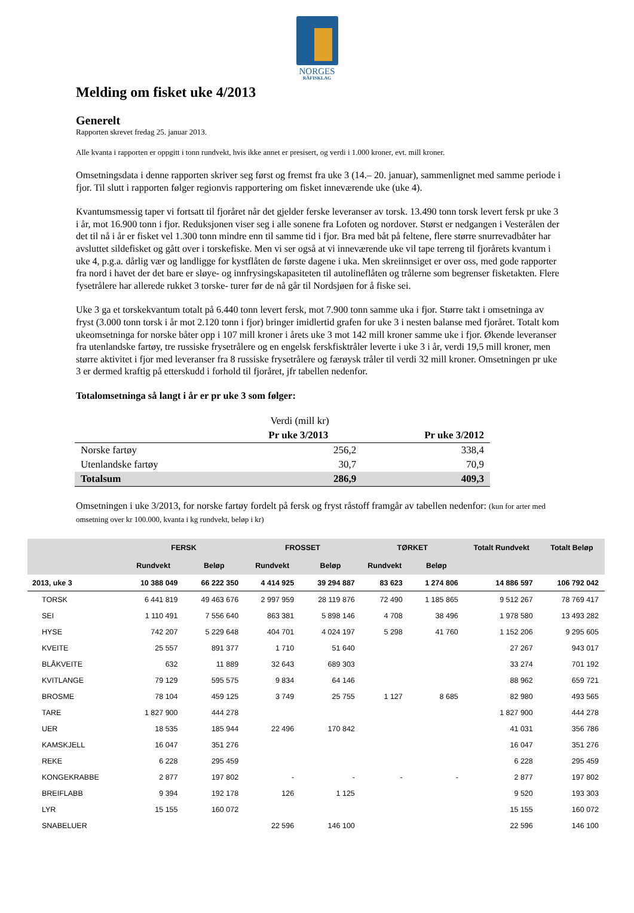NORGES
RÅFISKLAG
Melding om fisket uke 4/2013
Generelt
Rapporten skrevet fredag 25. januar 2013.
Alle kvanta i rapporten er oppgitt i tonn rundvekt, hvis ikke annet er presisert, og verdi i 1.000 kroner, evt. mill kroner.
Omsetningsdata i denne rapporten skriver seg først og fremst fra uke 3 (14.– 20. januar), sammenlignet med samme periode i fjor. Til slutt i rapporten følger regionvis rapportering om fisket inneværende uke (uke 4).
Kvantumsmessig taper vi fortsatt til fjoråret når det gjelder ferske leveranser av torsk. 13.490 tonn torsk levert fersk pr uke 3 i år, mot 16.900 tonn i fjor. Reduksjonen viser seg i alle sonene fra Lofoten og nordover. Størst er nedgangen i Vesterålen der det til nå i år er fisket vel 1.300 tonn mindre enn til samme tid i fjor. Bra med båt på feltene, flere større snurrevadbåter har avsluttet sildefisket og gått over i torskefiske. Men vi ser også at vi inneværende uke vil tape terreng til fjorårets kvantum i uke 4, p.g.a. dårlig vær og landligge for kystflåten de første dagene i uka. Men skreiinnsiget er over oss, med gode rapporter fra nord i havet der det bare er sløye- og innfrysingskapasiteten til autolineflåten og trålerne som begrenser fisketakten. Flere fysetrålere har allerede rukket 3 torske- turer før de nå går til Nordsjøen for å fiske sei.
Uke 3 ga et torskekvantum totalt på 6.440 tonn levert fersk, mot 7.900 tonn samme uka i fjor. Større takt i omsetninga av fryst (3.000 tonn torsk i år mot 2.120 tonn i fjor) bringer imidlertid grafen for uke 3 i nesten balanse med fjoråret. Totalt kom ukeomsetninga for norske båter opp i 107 mill kroner i årets uke 3 mot 142 mill kroner samme uke i fjor. Økende leveranser fra utenlandske fartøy, tre russiske frysetrålere og en engelsk ferskfisktråler leverte i uke 3 i år, verdi 19,5 mill kroner, men større aktivitet i fjor med leveranser fra 8 russiske frysetrålere og færøysk tråler til verdi 32 mill kroner. Omsetningen pr uke 3 er dermed kraftig på etterskudd i forhold til fjoråret, jfr tabellen nedenfor.
Totalomsetninga så langt i år er pr uke 3 som følger:
| | Verdi (mill kr) | |
| | Pr uke 3/2013 | Pr uke 3/2012 |
| Norske fartøy | 256,2 | 338,4 |
| Utenlandske fartøy | 30,7 | 70,9 |
| Totalsum | 286,9 | 409,3 |
Omsetningen i uke 3/2013, for norske fartøy fordelt på fersk og fryst råstoff framgår av tabellen nedenfor: (kun for arter med omsetning over kr 100.000, kvanta i kg rundvekt, beløp i kr)
| | FERSK | | FROSSET | | TØRKET | | Totalt Rundvekt | Totalt Beløp |
| --- | --- | --- | --- | --- | --- | --- | --- | --- |
| | Rundvekt | Beløp | Rundvekt | Beløp | Rundvekt | Beløp | | |
| 2013, uke 3 | 10 388 049 | 66 222 350 | 4 414 925 | 39 294 887 | 83 623 | 1 274 806 | 14 886 597 | 106 792 042 |
| TORSK | 6 441 819 | 49 463 676 | 2 997 959 | 28 119 876 | 72 490 | 1 185 865 | 9 512 267 | 78 769 417 |
| SEI | 1 110 491 | 7 556 640 | 863 381 | 5 898 146 | 4 708 | 38 496 | 1 978 580 | 13 493 282 |
| HYSE | 742 207 | 5 229 648 | 404 701 | 4 024 197 | 5 298 | 41 760 | 1 152 206 | 9 295 605 |
| KVEITE | 25 557 | 891 377 | 1 710 | 51 640 | | | 27 267 | 943 017 |
| BLÅKVEITE | 632 | 11 889 | 32 643 | 689 303 | | | 33 274 | 701 192 |
| KVITLANGE | 79 129 | 595 575 | 9 834 | 64 146 | | | 88 962 | 659 721 |
| BROSME | 78 104 | 459 125 | 3 749 | 25 755 | 1 127 | 8 685 | 82 980 | 493 565 |
| TARE | 1 827 900 | 444 278 | | | | | 1 827 900 | 444 278 |
| UER | 18 535 | 185 944 | 22 496 | 170 842 | | | 41 031 | 356 786 |
| KAMSKJELL | 16 047 | 351 276 | | | | | 16 047 | 351 276 |
| REKE | 6 228 | 295 459 | | | | | 6 228 | 295 459 |
| KONGEKRABBE | 2 877 | 197 802 | - | - | - | - | 2 877 | 197 802 |
| BREIFLABB | 9 394 | 192 178 | 126 | 1 125 | | | 9 520 | 193 303 |
| LYR | 15 155 | 160 072 | | | | | 15 155 | 160 072 |
| SNABELUER | | | 22 596 | 146 100 | | | 22 596 | 146 100 |